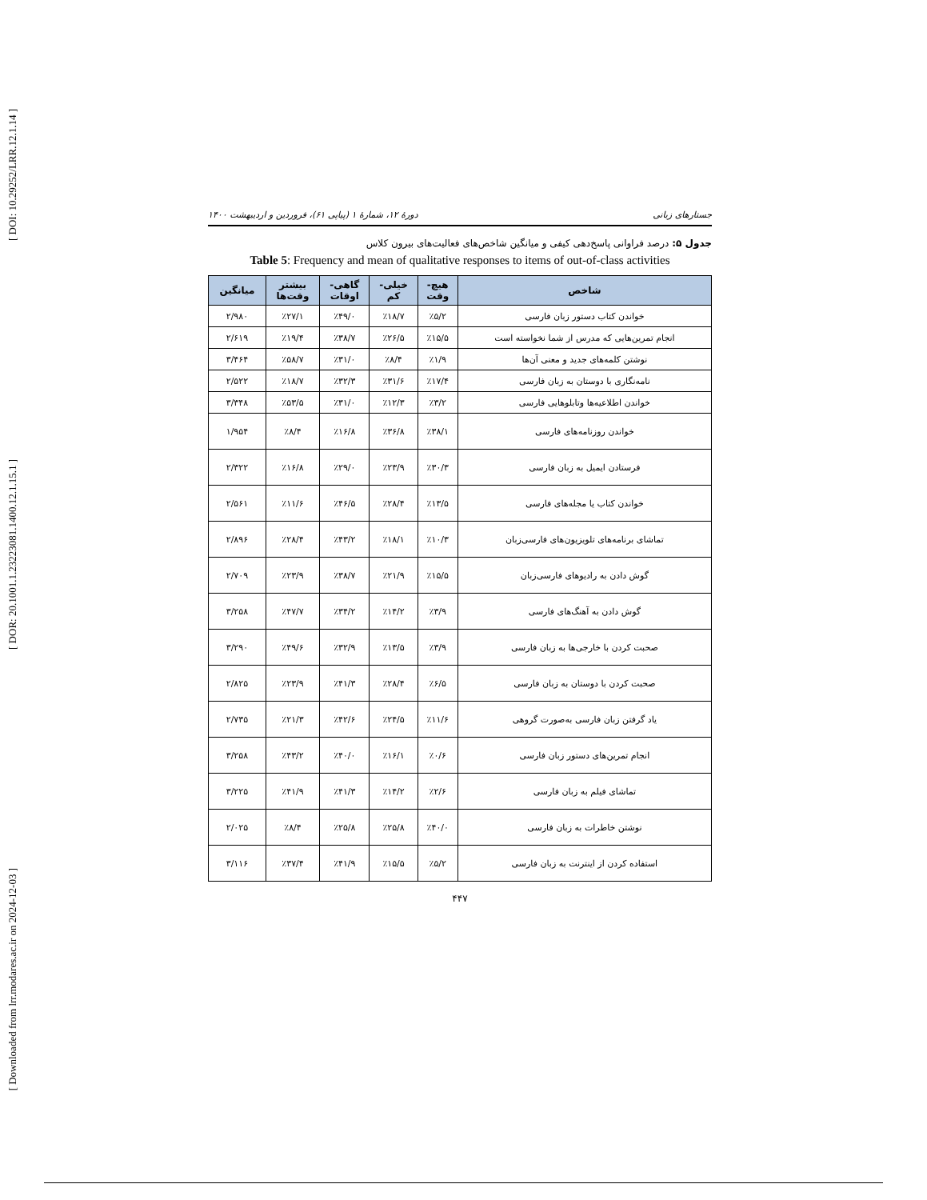[ DOI: 10.29252/LRR.12.1.14 ]
[ DOR: 20.1001.1.23223081.1400.12.1.15.1 ]
[ Downloaded from lrr.modares.ac.ir on 2024-12-03 ]
جستارهای زبانی دورهٔ ۱۲، شمارهٔ ۱ (پیاپی ۶۱)، فروردین و اردیبهشت ۱۴۰۰
جدول ۵: درصد فراوانی پاسخ‌دهی کیفی و میانگین شاخص‌های فعالیت‌های بیرون کلاس
Table 5: Frequency and mean of qualitative responses to items of out-of-class activities
| شاخص | هیچ- وقت | خیلی- کم | گاهی- اوقات | بیشتر وقت‌ها | میانگین |
| --- | --- | --- | --- | --- | --- |
| خواندن کتاب دستور زبان فارسی | ٪۵/۲ | ٪۱۸/۷ | ٪۴۹/۰ | ٪۲۷/۱ | ۲/۹۸۰ |
| انجام تمرین‌هایی که مدرس از شما نخواسته است | ٪۱۵/۵ | ٪۲۶/۵ | ٪۳۸/۷ | ٪۱۹/۴ | ۲/۶۱۹ |
| نوشتن کلمه‌های جدید و معنی آن‌ها | ٪۱/۹ | ٪۸/۴ | ٪۳۱/۰ | ٪۵۸/۷ | ۳/۴۶۴ |
| نامه‌نگاری با دوستان به زبان فارسی | ٪۱۷/۴ | ٪۳۱/۶ | ٪۳۲/۳ | ٪۱۸/۷ | ۲/۵۲۲ |
| خواندن اطلاعیه‌ها وتابلوهایی فارسی | ٪۳/۲ | ٪۱۲/۳ | ٪۳۱/۰ | ٪۵۳/۵ | ۳/۳۴۸ |
| خواندن روزنامه‌های فارسی | ٪۳۸/۱ | ٪۳۶/۸ | ٪۱۶/۸ | ٪۸/۴ | ۱/۹۵۴ |
| فرستادن ایمیل به زبان فارسی | ٪۳۰/۳ | ٪۲۳/۹ | ٪۲۹/۰ | ٪۱۶/۸ | ۲/۳۲۲ |
| خواندن کتاب یا مجله‌های فارسی | ٪۱۳/۵ | ٪۲۸/۴ | ٪۴۶/۵ | ٪۱۱/۶ | ۲/۵۶۱ |
| تماشای برنامه‌های تلویزیون‌های فارسی‌زبان | ٪۱۰/۳ | ٪۱۸/۱ | ٪۴۳/۲ | ٪۲۸/۴ | ۲/۸۹۶ |
| گوش دادن به رادیوهای فارسی‌زبان | ٪۱۵/۵ | ٪۲۱/۹ | ٪۳۸/۷ | ٪۲۳/۹ | ۲/۷۰۹ |
| گوش دادن به آهنگ‌های فارسی | ٪۳/۹ | ٪۱۴/۲ | ٪۳۴/۲ | ٪۴۷/۷ | ۳/۲۵۸ |
| صحبت کردن با خارجی‌ها به زبان فارسی | ٪۳/۹ | ٪۱۳/۵ | ٪۳۲/۹ | ٪۴۹/۶ | ۳/۲۹۰ |
| صحبت کردن با دوستان به زبان فارسی | ٪۶/۵ | ٪۲۸/۴ | ٪۴۱/۳ | ٪۲۳/۹ | ۲/۸۲۵ |
| یاد گرفتن زبان فارسی به‌صورت گروهی | ٪۱۱/۶ | ٪۲۴/۵ | ٪۴۲/۶ | ٪۲۱/۳ | ۲/۷۳۵ |
| انجام تمرین‌های دستور زبان فارسی | ٪۰/۶ | ٪۱۶/۱ | ٪۴۰/۰ | ٪۴۳/۲ | ۳/۲۵۸ |
| تماشای فیلم به زبان فارسی | ٪۲/۶ | ٪۱۴/۲ | ٪۴۱/۳ | ٪۴۱/۹ | ۳/۲۲۵ |
| نوشتن خاطرات به زبان فارسی | ٪۴۰/۰ | ٪۲۵/۸ | ٪۲۵/۸ | ٪۸/۴ | ۲/۰۲۵ |
| استفاده کردن از اینترنت به زبان فارسی | ٪۵/۲ | ٪۱۵/۵ | ٪۴۱/۹ | ٪۳۷/۴ | ۳/۱۱۶ |
۴۴۷